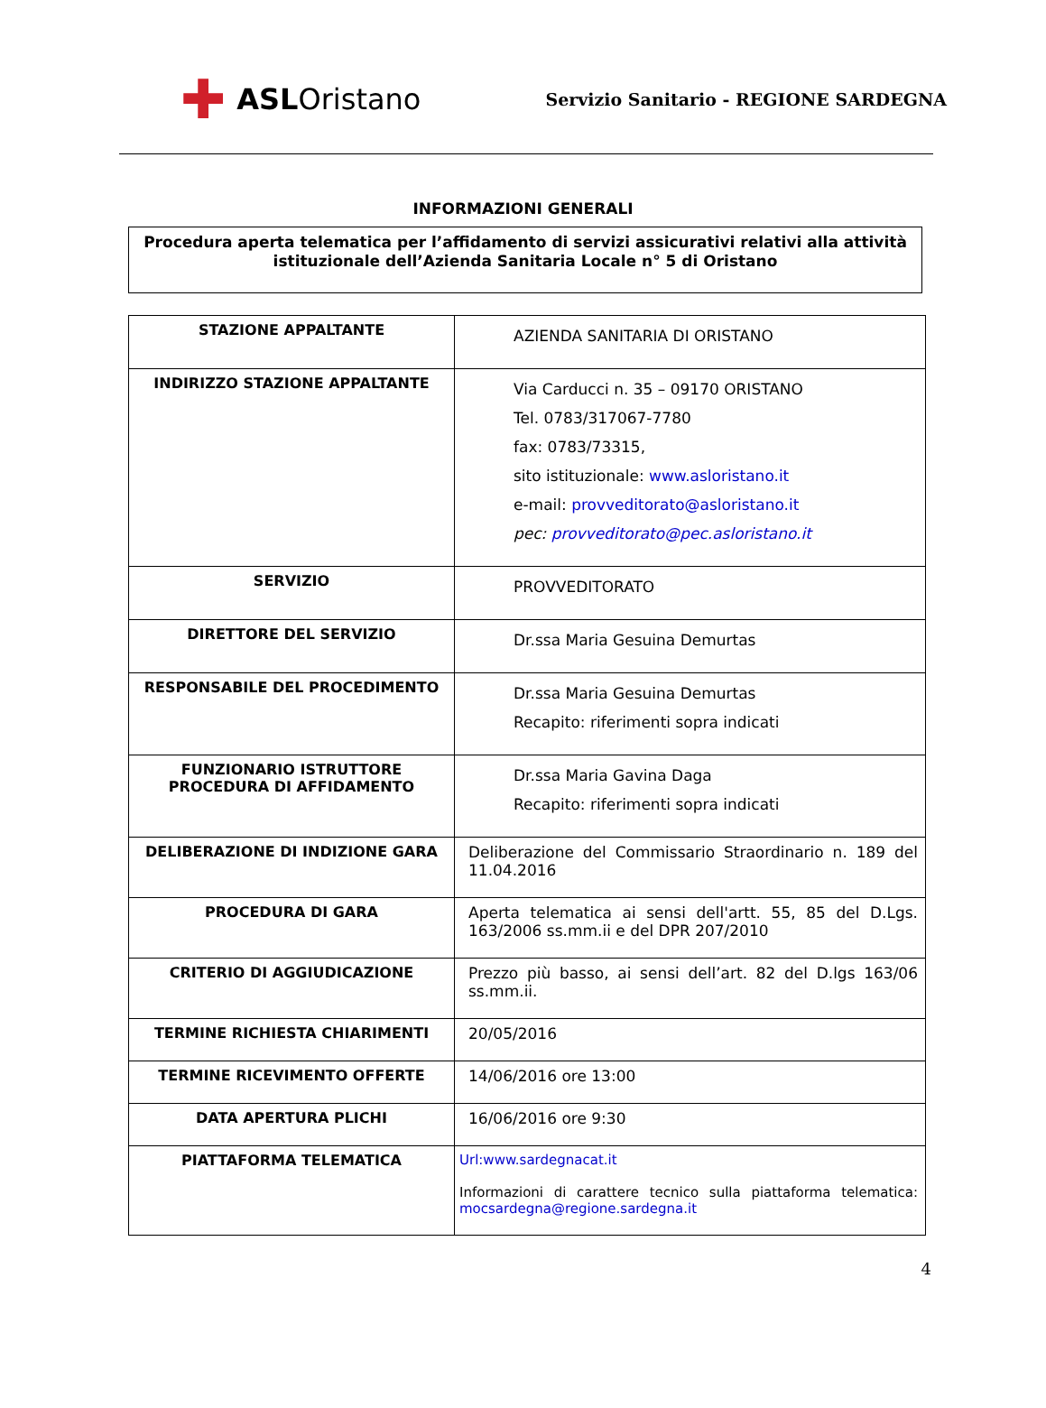✚ ASL Oristano
Servizio Sanitario - REGIONE SARDEGNA
INFORMAZIONI GENERALI
Procedura aperta telematica per l’affidamento di servizi assicurativi relativi alla attività istituzionale dell’Azienda Sanitaria Locale n° 5 di Oristano
| STAZIONE APPALTANTE | AZIENDA SANITARIA DI ORISTANO |
| INDIRIZZO STAZIONE APPALTANTE | Via Carducci n. 35 – 09170 ORISTANO Tel. 0783/317067-7780 fax: 0783/73315, sito istituzionale: www.asloristano.it e-mail: provveditorato@asloristano.it pec: provveditorato@pec.asloristano.it |
| SERVIZIO | PROVVEDITORATO |
| DIRETTORE DEL SERVIZIO | Dr.ssa Maria Gesuina Demurtas |
| RESPONSABILE DEL PROCEDIMENTO | Dr.ssa Maria Gesuina Demurtas Recapito: riferimenti sopra indicati |
| FUNZIONARIO ISTRUTTORE PROCEDURA DI AFFIDAMENTO | Dr.ssa Maria Gavina Daga Recapito: riferimenti sopra indicati |
| DELIBERAZIONE DI INDIZIONE GARA | Deliberazione del Commissario Straordinario n. 189 del 11.04.2016 |
| PROCEDURA DI GARA | Aperta telematica ai sensi dell'artt. 55, 85 del D.Lgs. 163/2006 ss.mm.ii e del DPR 207/2010 |
| CRITERIO DI AGGIUDICAZIONE | Prezzo più basso, ai sensi dell’art. 82 del D.lgs 163/06 ss.mm.ii. |
| TERMINE RICHIESTA CHIARIMENTI | 20/05/2016 |
| TERMINE RICEVIMENTO OFFERTE | 14/06/2016 ore 13:00 |
| DATA APERTURA PLICHI | 16/06/2016 ore 9:30 |
| PIATTAFORMA TELEMATICA | Url:www.sardegnacat.it Informazioni di carattere tecnico sulla piattaforma telematica: mocsardegna@regione.sardegna.it |
4